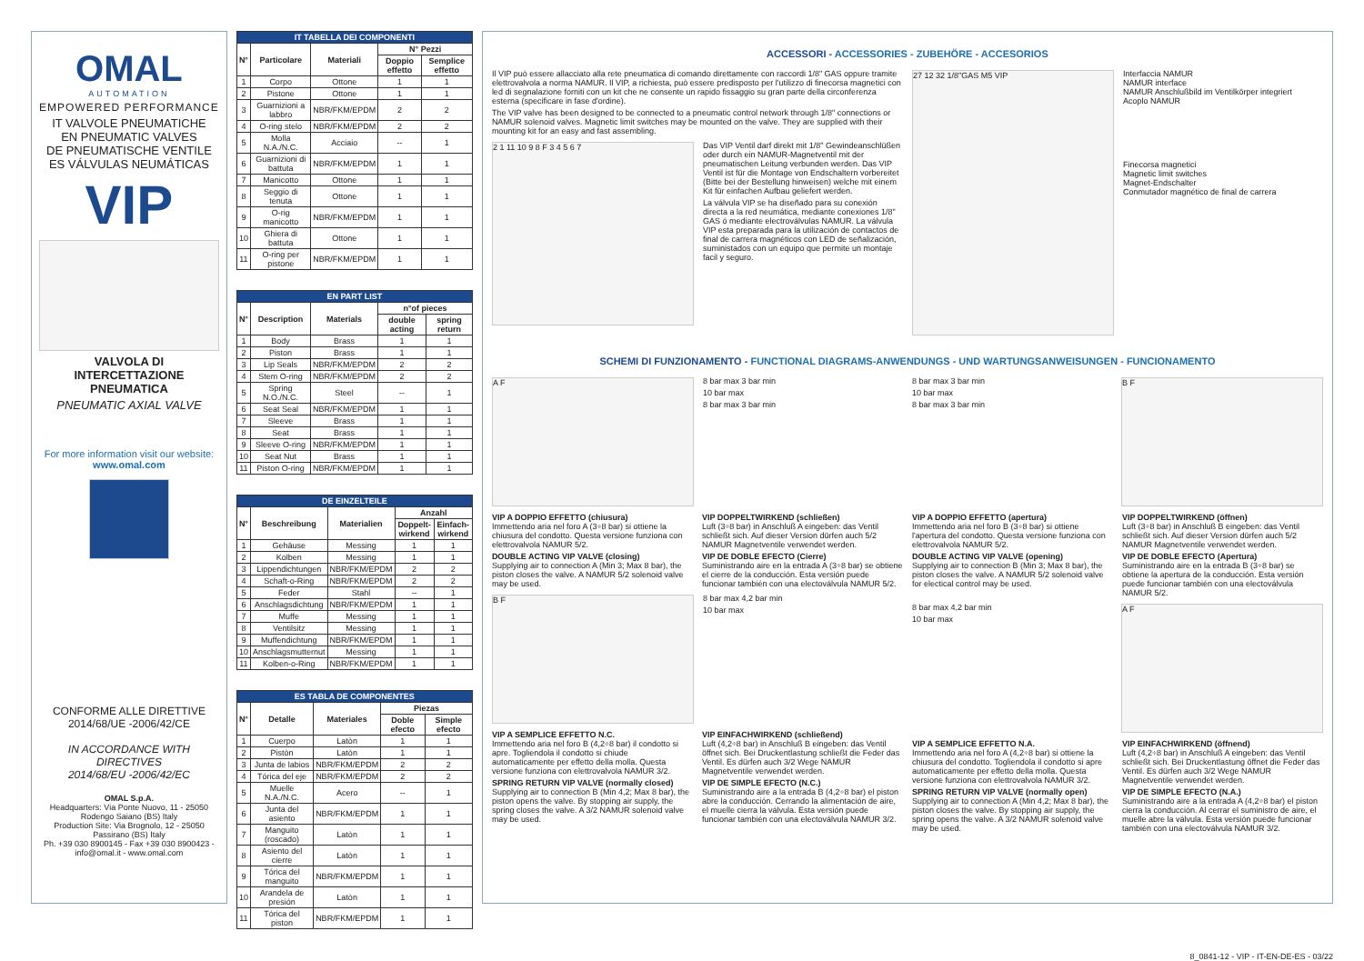OMAL
AUTOMATION
EMPOWERED PERFORMANCE
IT VALVOLE PNEUMATICHE
EN PNEUMATIC VALVES
DE PNEUMATISCHE VENTILE
ES VÁLVULAS NEUMÁTICAS
VIP
VALVOLA DI INTERCETTAZIONE PNEUMATICA
PNEUMATIC AXIAL VALVE
For more information visit our website:
www.omal.com
CONFORME ALLE DIRETTIVE
2014/68/UE -2006/42/CE
IN ACCORDANCE WITH DIRECTIVES
2014/68/EU -2006/42/EC
OMAL S.p.A.
Headquarters: Via Ponte Nuovo, 11 - 25050 Rodengo Saiano (BS) Italy
Production Site: Via Brognolo, 12 - 25050 Passirano (BS) Italy
Ph. +39 030 8900145 - Fax +39 030 8900423 - info@omal.it - www.omal.com
| IT TABELLA DEI COMPONENTI | | | | |
| --- | --- | --- | --- | --- |
| N° | Particolare | Materiali | N° Pezzi | |
| | | | Doppio effetto | Semplice effetto |
| 1 | Corpo | Ottone | 1 | 1 |
| 2 | Pistone | Ottone | 1 | 1 |
| 3 | Guarnizioni a labbro | NBR/FKM/EPDM | 2 | 2 |
| 4 | O-ring stelo | NBR/FKM/EPDM | 2 | 2 |
| 5 | Molla N.A./N.C. | Acciaio | -- | 1 |
| 6 | Guarnizioni di battuta | NBR/FKM/EPDM | 1 | 1 |
| 7 | Manicotto | Ottone | 1 | 1 |
| 8 | Seggio di tenuta | Ottone | 1 | 1 |
| 9 | O-rig manicotto | NBR/FKM/EPDM | 1 | 1 |
| 10 | Ghiera di battuta | Ottone | 1 | 1 |
| 11 | O-ring per pistone | NBR/FKM/EPDM | 1 | 1 |
| EN PART LIST | | | | |
| --- | --- | --- | --- | --- |
| N° | Description | Materials | n°of pieces | |
| | | | double acting | spring return |
| 1 | Body | Brass | 1 | 1 |
| 2 | Piston | Brass | 1 | 1 |
| 3 | Lip Seals | NBR/FKM/EPDM | 2 | 2 |
| 4 | Stem O-ring | NBR/FKM/EPDM | 2 | 2 |
| 5 | Spring N.O./N.C. | Steel | -- | 1 |
| 6 | Seat Seal | NBR/FKM/EPDM | 1 | 1 |
| 7 | Sleeve | Brass | 1 | 1 |
| 8 | Seat | Brass | 1 | 1 |
| 9 | Sleeve O-ring | NBR/FKM/EPDM | 1 | 1 |
| 10 | Seat Nut | Brass | 1 | 1 |
| 11 | Piston O-ring | NBR/FKM/EPDM | 1 | 1 |
| DE EINZELTEILE | | | | |
| --- | --- | --- | --- | --- |
| N° | Beschreibung | Materialien | Anzahl | |
| | | | Doppelt-wirkend | Einfach-wirkend |
| 1 | Gehäuse | Messing | 1 | 1 |
| 2 | Kolben | Messing | 1 | 1 |
| 3 | Lippendichtungen | NBR/FKM/EPDM | 2 | 2 |
| 4 | Schaft-o-Ring | NBR/FKM/EPDM | 2 | 2 |
| 5 | Feder | Stahl | -- | 1 |
| 6 | Anschlagsdichtung | NBR/FKM/EPDM | 1 | 1 |
| 7 | Muffe | Messing | 1 | 1 |
| 8 | Ventilsitz | Messing | 1 | 1 |
| 9 | Muffendichtung | NBR/FKM/EPDM | 1 | 1 |
| 10 | Anschlagsmutternut | Messing | 1 | 1 |
| 11 | Kolben-o-Ring | NBR/FKM/EPDM | 1 | 1 |
| ES TABLA DE COMPONENTES | | | | |
| --- | --- | --- | --- | --- |
| N° | Detalle | Materiales | Piezas | |
| | | | Doble efecto | Simple efecto |
| 1 | Cuerpo | Latòn | 1 | 1 |
| 2 | Pistòn | Latòn | 1 | 1 |
| 3 | Junta de labios | NBR/FKM/EPDM | 2 | 2 |
| 4 | Tórica del eje | NBR/FKM/EPDM | 2 | 2 |
| 5 | Muelle N.A./N.C. | Acero | -- | 1 |
| 6 | Junta del asiento | NBR/FKM/EPDM | 1 | 1 |
| 7 | Manguito (roscado) | Latòn | 1 | 1 |
| 8 | Asiento del cierre | Latòn | 1 | 1 |
| 9 | Tórica del manguito | NBR/FKM/EPDM | 1 | 1 |
| 10 | Arandela de presión | Latòn | 1 | 1 |
| 11 | Tórica del piston | NBR/FKM/EPDM | 1 | 1 |
ACCESSORI - ACCESSORIES - ZUBEHÖRE - ACCESORIOS
Il VIP può essere allacciato alla rete pneumatica di comando direttamente con raccordi 1/8" GAS oppure tramite elettrovalvola a norma NAMUR. Il VIP, a richiesta, può essere predisposto per l'utilizzo di finecorsa magnetici con led di segnalazione forniti con un kit che ne consente un rapido fissaggio su gran parte della circonferenza esterna (specificare in fase d'ordine).
The VIP valve has been designed to be connected to a pneumatic control network through 1/8" connections or NAMUR solenoid valves. Magnetic limit switches may be mounted on the valve. They are supplied with their mounting kit for an easy and fast assembling.
2 1 11 10 9 8 F 3 4 5 6 7
Das VIP Ventil darf direkt mit 1/8" Gewindeanschlüßen oder durch ein NAMUR-Magnetventil mit der pneumatischen Leitung verbunden werden. Das VIP Ventil ist für die Montage von Endschaltern vorbereitet (Bitte bei der Bestellung hinweisen) welche mit einem Kit für einfachen Aufbau geliefert werden.
La válvula VIP se ha diseñado para su conexión directa a la red neumática, mediante conexiones 1/8" GAS ó mediante electroválvulas NAMUR. La válvula VIP esta preparada para la utilización de contactos de final de carrera magnéticos con LED de señalización, suministados con un equipo que permite un montaje facil y seguro.
27 12 32 1/8"GAS M5 VIP
Interfaccia NAMUR
NAMUR interface
NAMUR Anschlußbild im Ventilkörper integriert
Acoplo NAMUR
Finecorsa magnetici
Magnetic limit switches
Magnet-Endschalter
Conmutador magnético de final de carrera
SCHEMI DI FUNZIONAMENTO - FUNCTIONAL DIAGRAMS-ANWENDUNGS - UND WARTUNGSANWEISUNGEN - FUNCIONAMENTO
A F
8 bar max 3 bar min
10 bar max
8 bar max 3 bar min
VIP A DOPPIO EFFETTO (chiusura)
Immettendo aria nel foro A (3÷8 bar) si ottiene la chiusura del condotto. Questa versione funziona con elettrovalvola NAMUR 5/2.
DOUBLE ACTING VIP VALVE (closing)
Supplying air to connection A (Min 3; Max 8 bar), the piston closes the valve. A NAMUR 5/2 solenoid valve may be used.
VIP DOPPELTWIRKEND (schließen)
Luft (3÷8 bar) in Anschluß A eingeben: das Ventil schließt sich. Auf dieser Version dürfen auch 5/2 NAMUR Magnetventile verwendet werden.
VIP DE DOBLE EFECTO (Cierre)
Suministrando aire en la entrada A (3÷8 bar) se obtiene el cierre de la conducción. Esta versión puede funcionar también con una electoválvula NAMUR 5/2.
B F
8 bar max 4,2 bar min
10 bar max
VIP A SEMPLICE EFFETTO N.C.
Immettendo aria nel foro B (4,2÷8 bar) il condotto si apre. Togliendola il condotto si chiude automaticamente per effetto della molla. Questa versione funziona con elettrovalvola NAMUR 3/2.
SPRING RETURN VIP VALVE (normally closed)
Supplying air to connection B (Min 4,2; Max 8 bar), the piston opens the valve. By stopping air supply, the spring closes the valve. A 3/2 NAMUR solenoid valve may be used.
VIP EINFACHWIRKEND (schließend)
Luft (4,2÷8 bar) in Anschluß B eingeben: das Ventil öffnet sich. Bei Druckentlastung schließt die Feder das Ventil. Es dürfen auch 3/2 Wege NAMUR Magnetventile verwendet werden.
VIP DE SIMPLE EFECTO (N.C.)
Suministrando aire a la entrada B (4,2÷8 bar) el piston abre la conducción. Cerrando la alimentación de aire, el muelle cierra la válvula. Esta versión puede funcionar también con una electoválvula NAMUR 3/2.
8 bar max 3 bar min
10 bar max
8 bar max 3 bar min
B F
VIP A DOPPIO EFFETTO (apertura)
Immettendo aria nel foro B (3÷8 bar) si ottiene l'apertura del condotto. Questa versione funziona con elettrovalvola NAMUR 5/2.
DOUBLE ACTING VIP VALVE (opening)
Supplying air to connection B (Min 3; Max 8 bar), the piston closes the valve. A NAMUR 5/2 solenoid valve for electical control may be used.
VIP DOPPELTWIRKEND (öffnen)
Luft (3÷8 bar) in Anschluß B eingeben: das Ventil schließt sich. Auf dieser Version dürfen auch 5/2 NAMUR Magnetventile verwendet werden.
VIP DE DOBLE EFECTO (Apertura)
Suministrando aire en la entrada B (3÷8 bar) se obtiene la apertura de la conducción. Esta versión puede funcionar también con una electoválvula NAMUR 5/2.
8 bar max 4,2 bar min
10 bar max
A F
VIP A SEMPLICE EFFETTO N.A.
Immettendo aria nel foro A (4,2÷8 bar) si ottiene la chiusura del condotto. Togliendola il condotto si apre automaticamente per effetto della molla. Questa versione funziona con elettrovalvola NAMUR 3/2.
SPRING RETURN VIP VALVE (normally open)
Supplying air to connection A (Min 4,2; Max 8 bar), the piston closes the valve. By stopping air supply, the spring opens the valve. A 3/2 NAMUR solenoid valve may be used.
VIP EINFACHWIRKEND (öffnend)
Luft (4,2÷8 bar) in Anschluß A eingeben: das Ventil schließt sich. Bei Druckentlastung öffnet die Feder das Ventil. Es dürfen auch 3/2 Wege NAMUR Magnetventile verwendet werden.
VIP DE SIMPLE EFECTO (N.A.)
Suministrando aire a la entrada A (4,2÷8 bar) el piston cierra la conducción. Al cerrar el suministro de aire, el muelle abre la válvula. Esta versión puede funcionar también con una electoválvula NAMUR 3/2.
8_0841-12 - VIP - IT-EN-DE-ES - 03/22